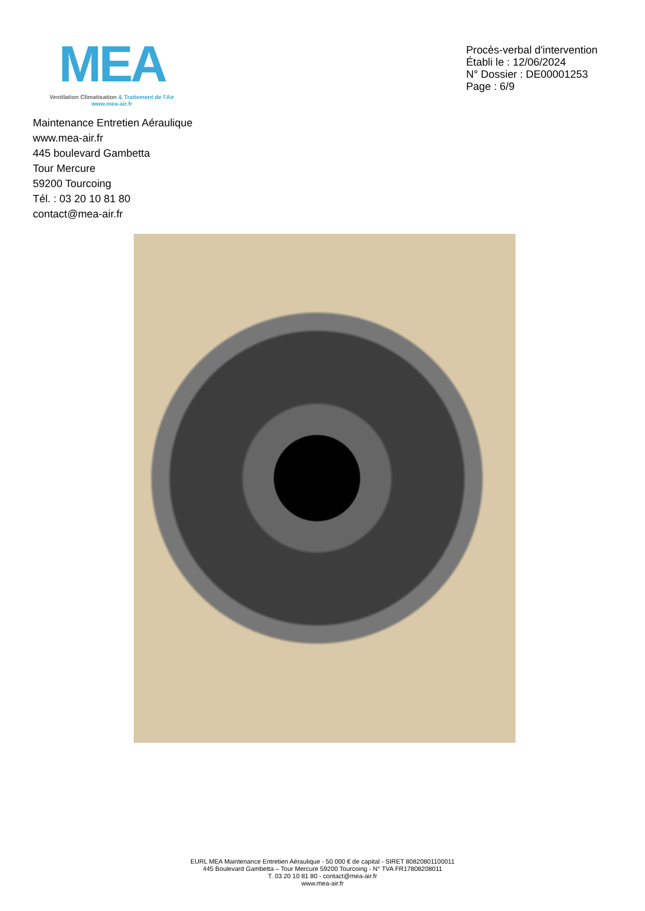MEA
Ventilation Climatisation & Traitement de l'Air
www.mea-air.fr
Procès-verbal d'intervention
Établi le : 12/06/2024
N° Dossier : DE00001253
Page : 6/9
Maintenance Entretien Aéraulique
www.mea-air.fr
445 boulevard Gambetta
Tour Mercure
59200 Tourcoing
Tél. : 03 20 10 81 80
contact@mea-air.fr
EURL MEA Maintenance Entretien Aéraulique - 50 000 € de capital - SIRET 80820801100011
445 Boulevard Gambetta – Tour Mercure 59200 Tourcoing - N° TVA FR17808208011
T. 03 20 10 81 80 - contact@mea-air.fr
www.mea-air.fr